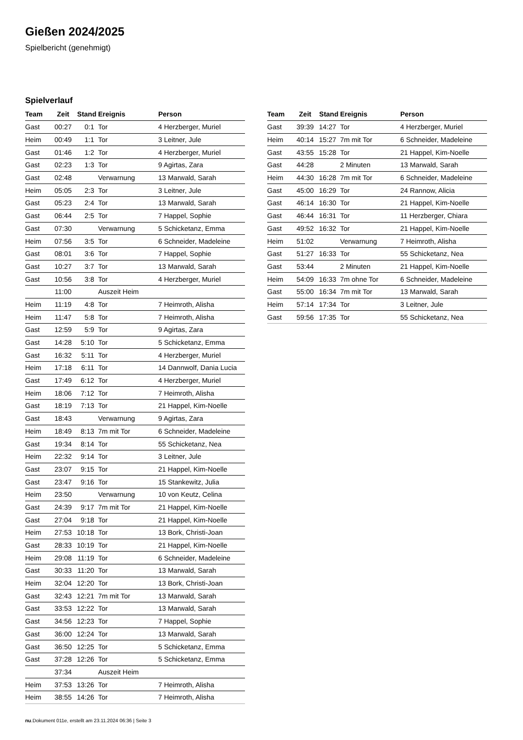Gießen 2024/2025
Spielbericht (genehmigt)
Spielverlauf
| Team | Zeit | Stand | Ereignis | Person |
| --- | --- | --- | --- | --- |
| Gast | 00:27 | 0:1 | Tor | 4 Herzberger, Muriel |
| Heim | 00:49 | 1:1 | Tor | 3 Leitner, Jule |
| Gast | 01:46 | 1:2 | Tor | 4 Herzberger, Muriel |
| Gast | 02:23 | 1:3 | Tor | 9 Agirtas, Zara |
| Gast | 02:48 | | Verwarnung | 13 Marwald, Sarah |
| Heim | 05:05 | 2:3 | Tor | 3 Leitner, Jule |
| Gast | 05:23 | 2:4 | Tor | 13 Marwald, Sarah |
| Gast | 06:44 | 2:5 | Tor | 7 Happel, Sophie |
| Gast | 07:30 | | Verwarnung | 5 Schicketanz, Emma |
| Heim | 07:56 | 3:5 | Tor | 6 Schneider, Madeleine |
| Gast | 08:01 | 3:6 | Tor | 7 Happel, Sophie |
| Gast | 10:27 | 3:7 | Tor | 13 Marwald, Sarah |
| Gast | 10:56 | 3:8 | Tor | 4 Herzberger, Muriel |
| | 11:00 | | Auszeit Heim | |
| Heim | 11:19 | 4:8 | Tor | 7 Heimroth, Alisha |
| Heim | 11:47 | 5:8 | Tor | 7 Heimroth, Alisha |
| Gast | 12:59 | 5:9 | Tor | 9 Agirtas, Zara |
| Gast | 14:28 | 5:10 | Tor | 5 Schicketanz, Emma |
| Gast | 16:32 | 5:11 | Tor | 4 Herzberger, Muriel |
| Heim | 17:18 | 6:11 | Tor | 14 Dannwolf, Dania Lucia |
| Gast | 17:49 | 6:12 | Tor | 4 Herzberger, Muriel |
| Heim | 18:06 | 7:12 | Tor | 7 Heimroth, Alisha |
| Gast | 18:19 | 7:13 | Tor | 21 Happel, Kim-Noelle |
| Gast | 18:43 | | Verwarnung | 9 Agirtas, Zara |
| Heim | 18:49 | 8:13 | 7m mit Tor | 6 Schneider, Madeleine |
| Gast | 19:34 | 8:14 | Tor | 55 Schicketanz, Nea |
| Heim | 22:32 | 9:14 | Tor | 3 Leitner, Jule |
| Gast | 23:07 | 9:15 | Tor | 21 Happel, Kim-Noelle |
| Gast | 23:47 | 9:16 | Tor | 15 Stankewitz, Julia |
| Heim | 23:50 | | Verwarnung | 10 von Keutz, Celina |
| Gast | 24:39 | 9:17 | 7m mit Tor | 21 Happel, Kim-Noelle |
| Gast | 27:04 | 9:18 | Tor | 21 Happel, Kim-Noelle |
| Heim | 27:53 | 10:18 | Tor | 13 Bork, Christi-Joan |
| Gast | 28:33 | 10:19 | Tor | 21 Happel, Kim-Noelle |
| Heim | 29:08 | 11:19 | Tor | 6 Schneider, Madeleine |
| Gast | 30:33 | 11:20 | Tor | 13 Marwald, Sarah |
| Heim | 32:04 | 12:20 | Tor | 13 Bork, Christi-Joan |
| Gast | 32:43 | 12:21 | 7m mit Tor | 13 Marwald, Sarah |
| Gast | 33:53 | 12:22 | Tor | 13 Marwald, Sarah |
| Gast | 34:56 | 12:23 | Tor | 7 Happel, Sophie |
| Gast | 36:00 | 12:24 | Tor | 13 Marwald, Sarah |
| Gast | 36:50 | 12:25 | Tor | 5 Schicketanz, Emma |
| Gast | 37:28 | 12:26 | Tor | 5 Schicketanz, Emma |
| | 37:34 | | Auszeit Heim | |
| Heim | 37:53 | 13:26 | Tor | 7 Heimroth, Alisha |
| Heim | 38:55 | 14:26 | Tor | 7 Heimroth, Alisha |
| Team | Zeit | Stand | Ereignis | Person |
| --- | --- | --- | --- | --- |
| Gast | 39:39 | 14:27 | Tor | 4 Herzberger, Muriel |
| Heim | 40:14 | 15:27 | 7m mit Tor | 6 Schneider, Madeleine |
| Gast | 43:55 | 15:28 | Tor | 21 Happel, Kim-Noelle |
| Gast | 44:28 | | 2 Minuten | 13 Marwald, Sarah |
| Heim | 44:30 | 16:28 | 7m mit Tor | 6 Schneider, Madeleine |
| Gast | 45:00 | 16:29 | Tor | 24 Rannow, Alicia |
| Gast | 46:14 | 16:30 | Tor | 21 Happel, Kim-Noelle |
| Gast | 46:44 | 16:31 | Tor | 11 Herzberger, Chiara |
| Gast | 49:52 | 16:32 | Tor | 21 Happel, Kim-Noelle |
| Heim | 51:02 | | Verwarnung | 7 Heimroth, Alisha |
| Gast | 51:27 | 16:33 | Tor | 55 Schicketanz, Nea |
| Gast | 53:44 | | 2 Minuten | 21 Happel, Kim-Noelle |
| Heim | 54:09 | 16:33 | 7m ohne Tor | 6 Schneider, Madeleine |
| Gast | 55:00 | 16:34 | 7m mit Tor | 13 Marwald, Sarah |
| Heim | 57:14 | 17:34 | Tor | 3 Leitner, Jule |
| Gast | 59:56 | 17:35 | Tor | 55 Schicketanz, Nea |
nu.Dokument 011e, erstellt am 23.11.2024 06:36 | Seite 3